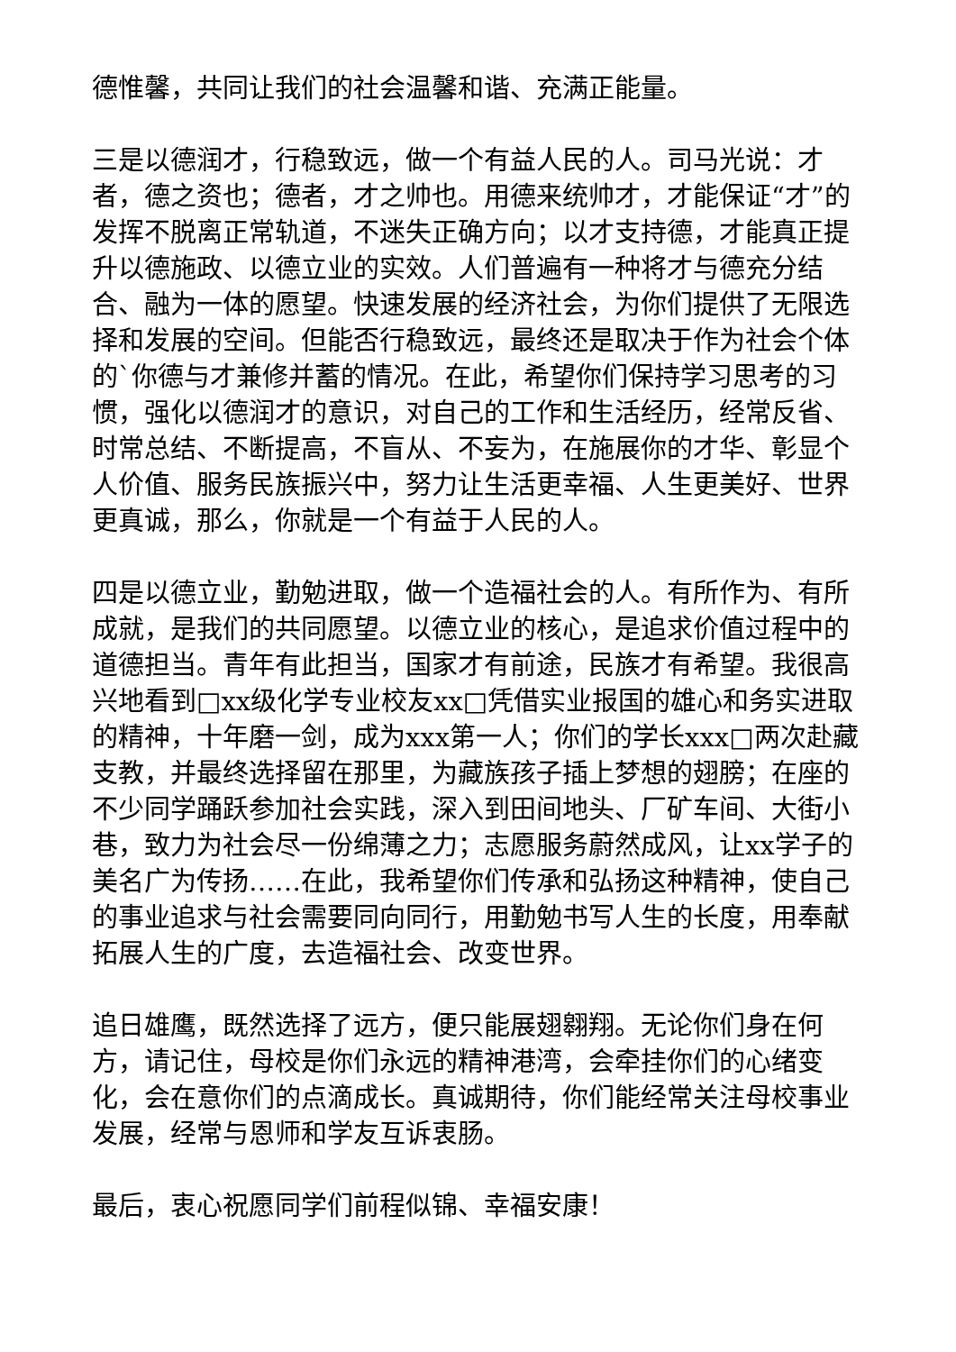德惟馨，共同让我们的社会温馨和谐、充满正能量。
三是以德润才，行稳致远，做一个有益人民的人。司马光说：才者，德之资也；德者，才之帅也。用德来统帅才，才能保证“才”的发挥不脱离正常轨道，不迷失正确方向；以才支持德，才能真正提升以德施政、以德立业的实效。人们普遍有一种将才与德充分结合、融为一体的愿望。快速发展的经济社会，为你们提供了无限选择和发展的空间。但能否行稳致远，最终还是取决于作为社会个体的`你德与才兼修并蓄的情况。在此，希望你们保持学习思考的习惯，强化以德润才的意识，对自己的工作和生活经历，经常反省、时常总结、不断提高，不盲从、不妄为，在施展你的才华、彰显个人价值、服务民族振兴中，努力让生活更幸福、人生更美好、世界更真诚，那么，你就是一个有益于人民的人。
四是以德立业，勤勉进取，做一个造福社会的人。有所作为、有所成就，是我们的共同愿望。以德立业的核心，是追求价值过程中的道德担当。青年有此担当，国家才有前途，民族才有希望。我很高兴地看到□xx级化学专业校友xx□凭借实业报国的雄心和务实进取的精神，十年磨一剑，成为xxx第一人；你们的学长xxx□两次赴藏支教，并最终选择留在那里，为藏族孩子插上梦想的翅膀；在座的不少同学踊跃参加社会实践，深入到田间地头、厂矿车间、大街小巷，致力为社会尽一份绵薄之力；志愿服务蔚然成风，让xx学子的美名广为传扬……在此，我希望你们传承和弘扬这种精神，使自己的事业追求与社会需要同向同行，用勤勉书写人生的长度，用奉献拓展人生的广度，去造福社会、改变世界。
追日雄鹰，既然选择了远方，便只能展翅翱翔。无论你们身在何方，请记住，母校是你们永远的精神港湾，会牵挂你们的心绪变化，会在意你们的点滴成长。真诚期待，你们能经常关注母校事业发展，经常与恩师和学友互诉衷肠。
最后，衷心祝愿同学们前程似锦、幸福安康！